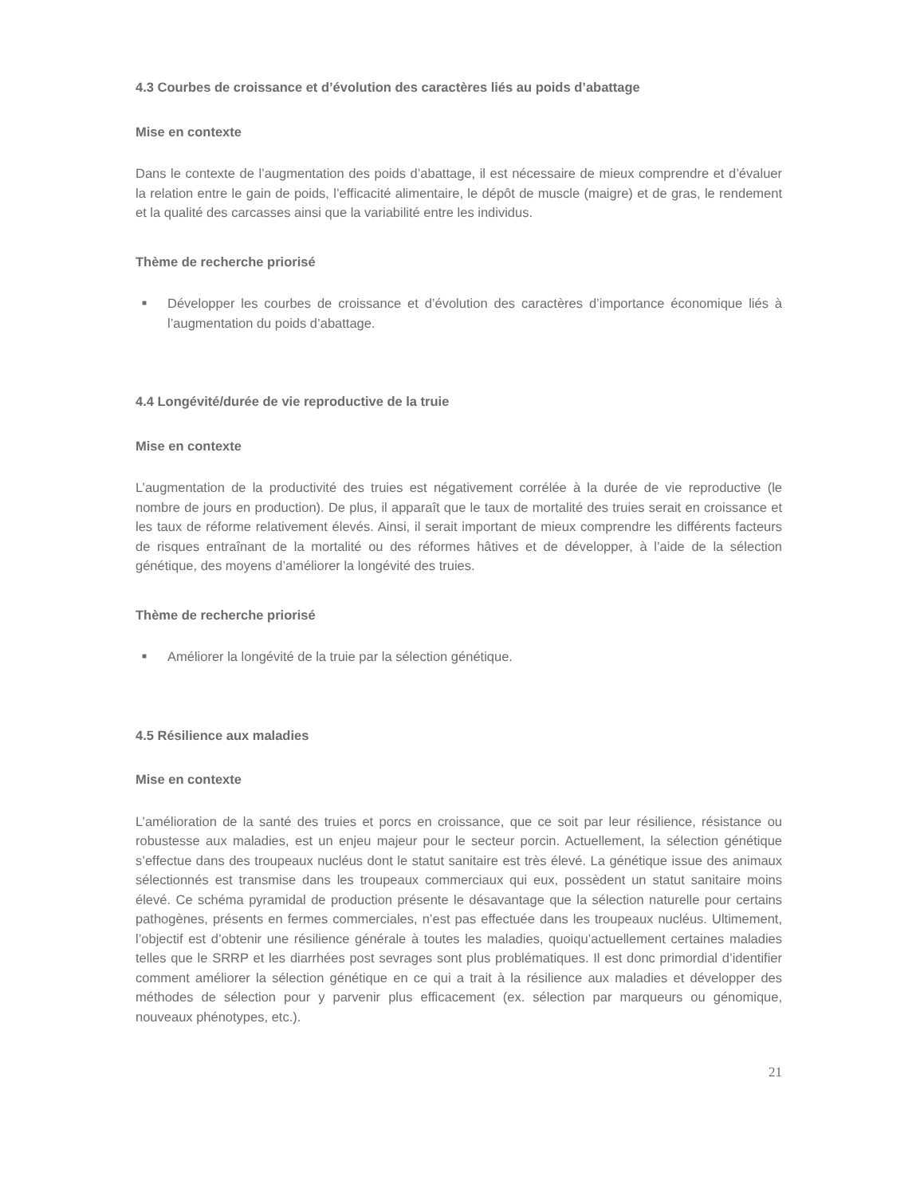4.3 Courbes de croissance et d’évolution des caractères liés au poids d’abattage
Mise en contexte
Dans le contexte de l’augmentation des poids d’abattage, il est nécessaire de mieux comprendre et d’évaluer la relation entre le gain de poids, l’efficacité alimentaire, le dépôt de muscle (maigre) et de gras, le rendement et la qualité des carcasses ainsi que la variabilité entre les individus.
Thème de recherche priorisé
■ Développer les courbes de croissance et d’évolution des caractères d’importance économique liés à l’augmentation du poids d’abattage.
4.4 Longévité/durée de vie reproductive de la truie
Mise en contexte
L’augmentation de la productivité des truies est négativement corrélée à la durée de vie reproductive (le nombre de jours en production). De plus, il apparaît que le taux de mortalité des truies serait en croissance et les taux de réforme relativement élevés. Ainsi, il serait important de mieux comprendre les différents facteurs de risques entraînant de la mortalité ou des réformes hâtives et de développer, à l’aide de la sélection génétique, des moyens d’améliorer la longévité des truies.
Thème de recherche priorisé
■ Améliorer la longévité de la truie par la sélection génétique.
4.5 Résilience aux maladies
Mise en contexte
L’amélioration de la santé des truies et porcs en croissance, que ce soit par leur résilience, résistance ou robustesse aux maladies, est un enjeu majeur pour le secteur porcin. Actuellement, la sélection génétique s’effectue dans des troupeaux nucléus dont le statut sanitaire est très élevé. La génétique issue des animaux sélectionnés est transmise dans les troupeaux commerciaux qui eux, possèdent un statut sanitaire moins élevé. Ce schéma pyramidal de production présente le désavantage que la sélection naturelle pour certains pathogènes, présents en fermes commerciales, n’est pas effectuée dans les troupeaux nucléus. Ultimement, l’objectif est d’obtenir une résilience générale à toutes les maladies, quoiqu’actuellement certaines maladies telles que le SRRP et les diarrhées post sevrages sont plus problématiques. Il est donc primordial d’identifier comment améliorer la sélection génétique en ce qui a trait à la résilience aux maladies et développer des méthodes de sélection pour y parvenir plus efficacement (ex. sélection par marqueurs ou génomique, nouveaux phénotypes, etc.).
21